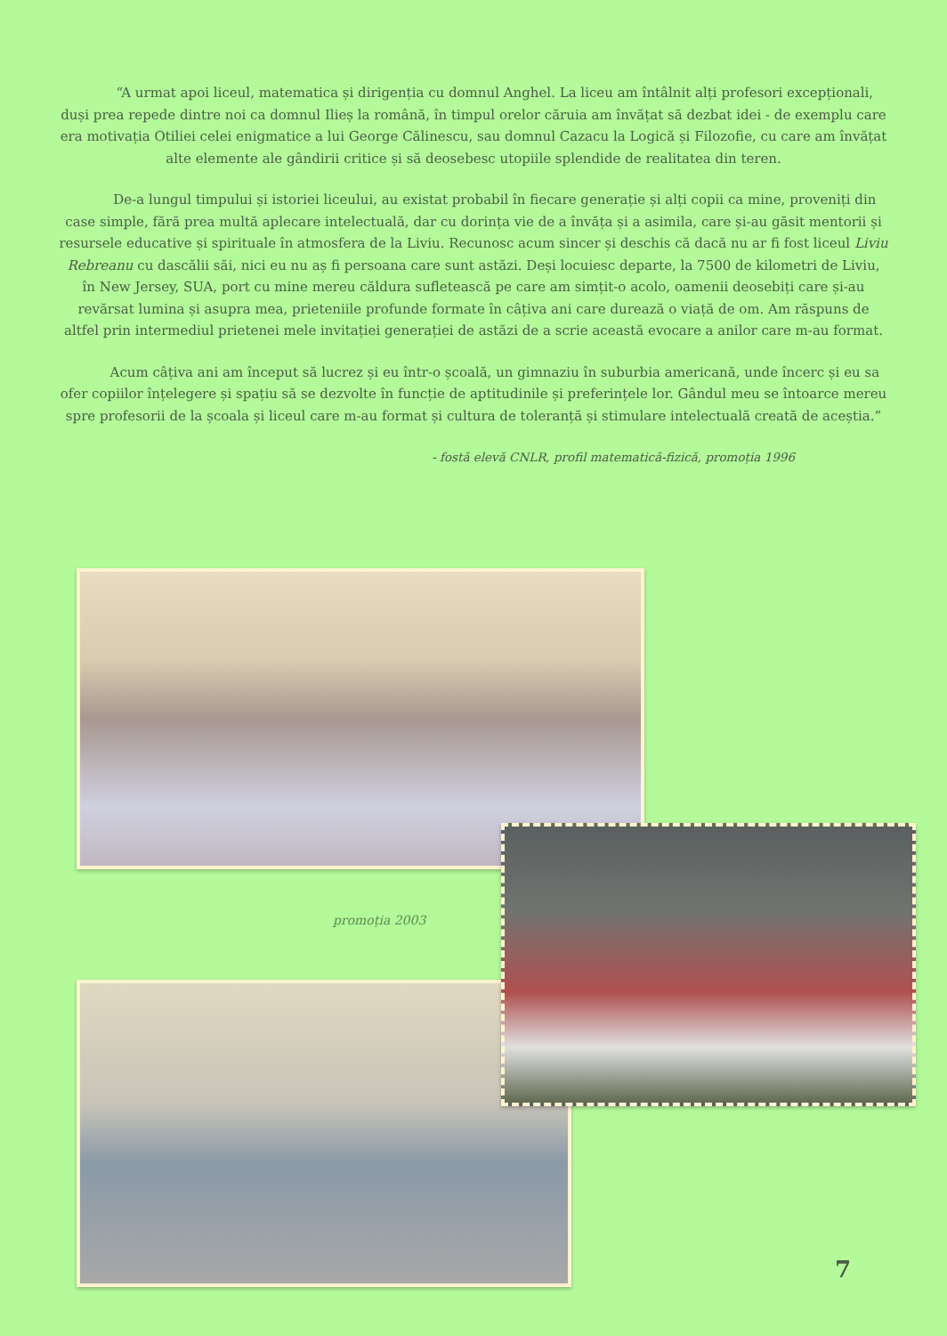“A urmat apoi liceul, matematica și dirigenția cu domnul Anghel. La liceu am întâlnit alți profesori excepționali, duși prea repede dintre noi ca domnul Ilieș la română, în timpul orelor căruia am învățat să dezbat idei - de exemplu care era motivația Otiliei celei enigmatice a lui George Călinescu, sau domnul Cazacu la Logică și Filozofie, cu care am învățat alte elemente ale gândirii critice și să deosebesc utopiile splendide de realitatea din teren.
De-a lungul timpului și istoriei liceului, au existat probabil în fiecare generație și alți copii ca mine, proveniți din case simple, fără prea multă aplecare intelectuală, dar cu dorința vie de a învăța și a asimila, care și-au găsit mentorii și resursele educative și spirituale în atmosfera de la Liviu. Recunosc acum sincer și deschis că dacă nu ar fi fost liceul Liviu Rebreanu cu dascălii săi, nici eu nu aș fi persoana care sunt astăzi. Deși locuiesc departe, la 7500 de kilometri de Liviu, în New Jersey, SUA, port cu mine mereu căldura sufletească pe care am simțit-o acolo, oamenii deosebiți care și-au revărsat lumina și asupra mea, prieteniile profunde formate în câțiva ani care durează o viață de om. Am răspuns de altfel prin intermediul prietenei mele invitației generației de astăzi de a scrie această evocare a anilor care m-au format.
Acum câțiva ani am început să lucrez și eu într-o școală, un gimnaziu în suburbia americană, unde încerc și eu sa ofer copiilor înțelegere și spațiu să se dezvolte în funcție de aptitudinile și preferințele lor. Gândul meu se întoarce mereu spre profesorii de la școala și liceul care m-au format și cultura de toleranță și stimulare intelectuală creată de aceștia.”
- fostă elevă CNLR, profil matematică-fizică, promoția 1996
promoția 2003
7